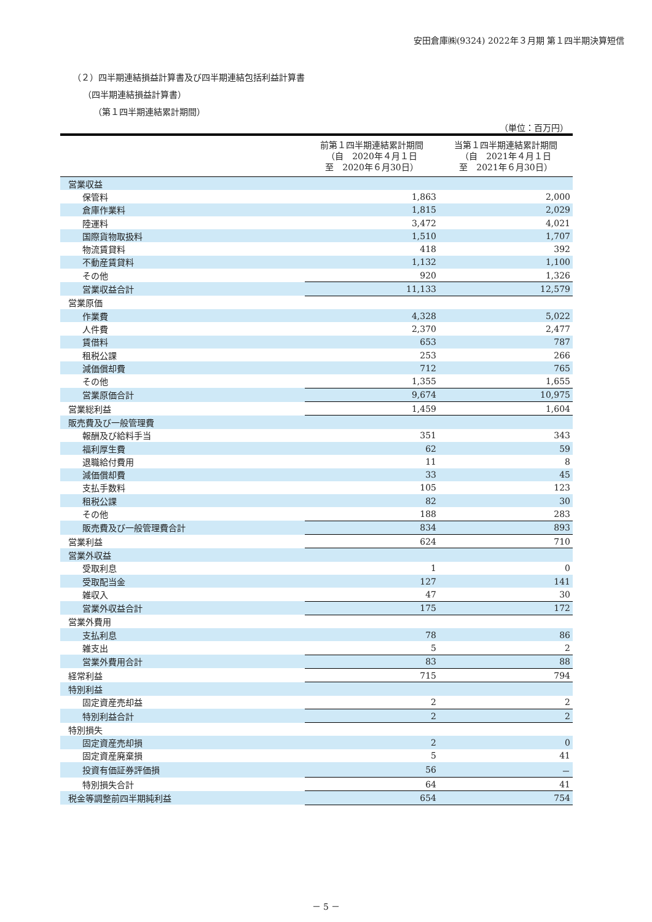安田倉庫㈱(9324) 2022年３月期 第１四半期決算短信
（２）四半期連結損益計算書及び四半期連結包括利益計算書
（四半期連結損益計算書）
（第１四半期連結累計期間）
（単位：百万円）
| | 前第１四半期連結累計期間 （自 2020年４月１日 至 2020年６月30日） | 当第１四半期連結累計期間 （自 2021年４月１日 至 2021年６月30日） |
| --- | --- | --- |
| 営業収益 | | |
| 保管料 | 1,863 | 2,000 |
| 倉庫作業料 | 1,815 | 2,029 |
| 陸運料 | 3,472 | 4,021 |
| 国際貨物取扱料 | 1,510 | 1,707 |
| 物流賃貸料 | 418 | 392 |
| 不動産賃貸料 | 1,132 | 1,100 |
| その他 | 920 | 1,326 |
| 営業収益合計 | 11,133 | 12,579 |
| 営業原価 | | |
| 作業費 | 4,328 | 5,022 |
| 人件費 | 2,370 | 2,477 |
| 賃借料 | 653 | 787 |
| 租税公課 | 253 | 266 |
| 減価償却費 | 712 | 765 |
| その他 | 1,355 | 1,655 |
| 営業原価合計 | 9,674 | 10,975 |
| 営業総利益 | 1,459 | 1,604 |
| 販売費及び一般管理費 | | |
| 報酬及び給料手当 | 351 | 343 |
| 福利厚生費 | 62 | 59 |
| 退職給付費用 | 11 | 8 |
| 減価償却費 | 33 | 45 |
| 支払手数料 | 105 | 123 |
| 租税公課 | 82 | 30 |
| その他 | 188 | 283 |
| 販売費及び一般管理費合計 | 834 | 893 |
| 営業利益 | 624 | 710 |
| 営業外収益 | | |
| 受取利息 | 1 | 0 |
| 受取配当金 | 127 | 141 |
| 雑収入 | 47 | 30 |
| 営業外収益合計 | 175 | 172 |
| 営業外費用 | | |
| 支払利息 | 78 | 86 |
| 雑支出 | 5 | 2 |
| 営業外費用合計 | 83 | 88 |
| 経常利益 | 715 | 794 |
| 特別利益 | | |
| 固定資産売却益 | 2 | 2 |
| 特別利益合計 | 2 | 2 |
| 特別損失 | | |
| 固定資産売却損 | 2 | 0 |
| 固定資産廃棄損 | 5 | 41 |
| 投資有価証券評価損 | 56 | － |
| 特別損失合計 | 64 | 41 |
| 税金等調整前四半期純利益 | 654 | 754 |
－ 5 －